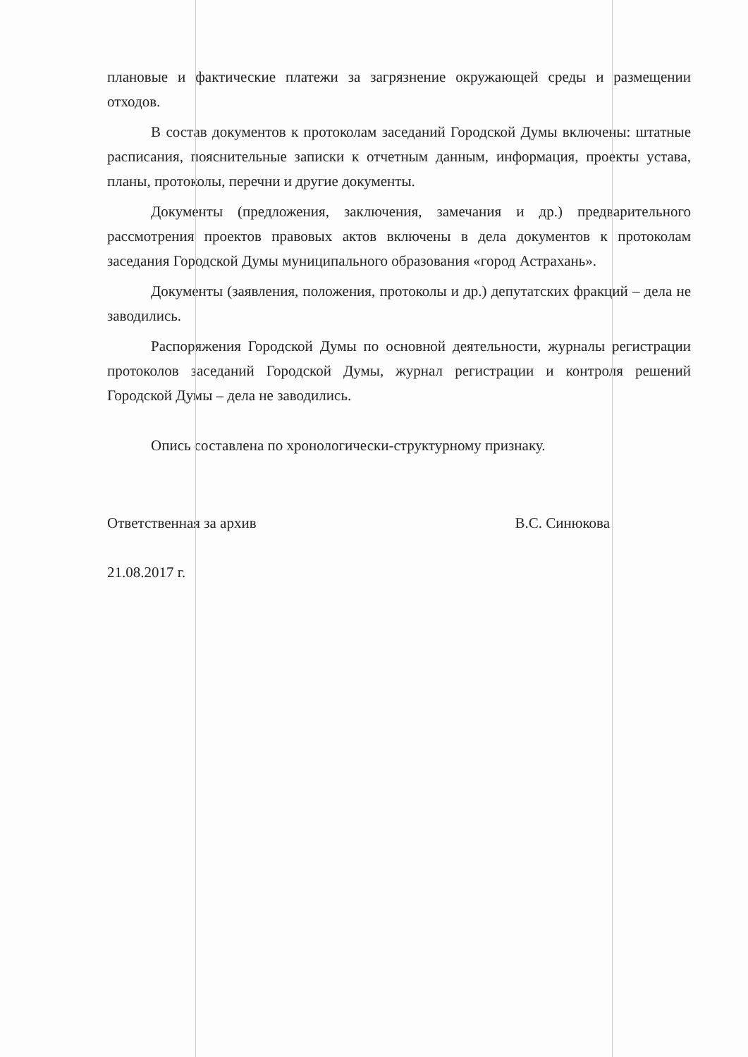плановые и фактические платежи за загрязнение окружающей среды и размещении отходов.
В состав документов к протоколам заседаний Городской Думы включены: штатные расписания, пояснительные записки к отчетным данным, информация, проекты устава, планы, протоколы, перечни и другие документы.
Документы (предложения, заключения, замечания и др.) предварительного рассмотрения проектов правовых актов включены в дела документов к протоколам заседания Городской Думы муниципального образования «город Астрахань».
Документы (заявления, положения, протоколы и др.) депутатских фракций – дела не заводились.
Распоряжения Городской Думы по основной деятельности, журналы регистрации протоколов заседаний Городской Думы, журнал регистрации и контроля решений Городской Думы – дела не заводились.
Опись составлена по хронологически-структурному признаку.
Ответственная за архив В.С. Синюкова
21.08.2017 г.